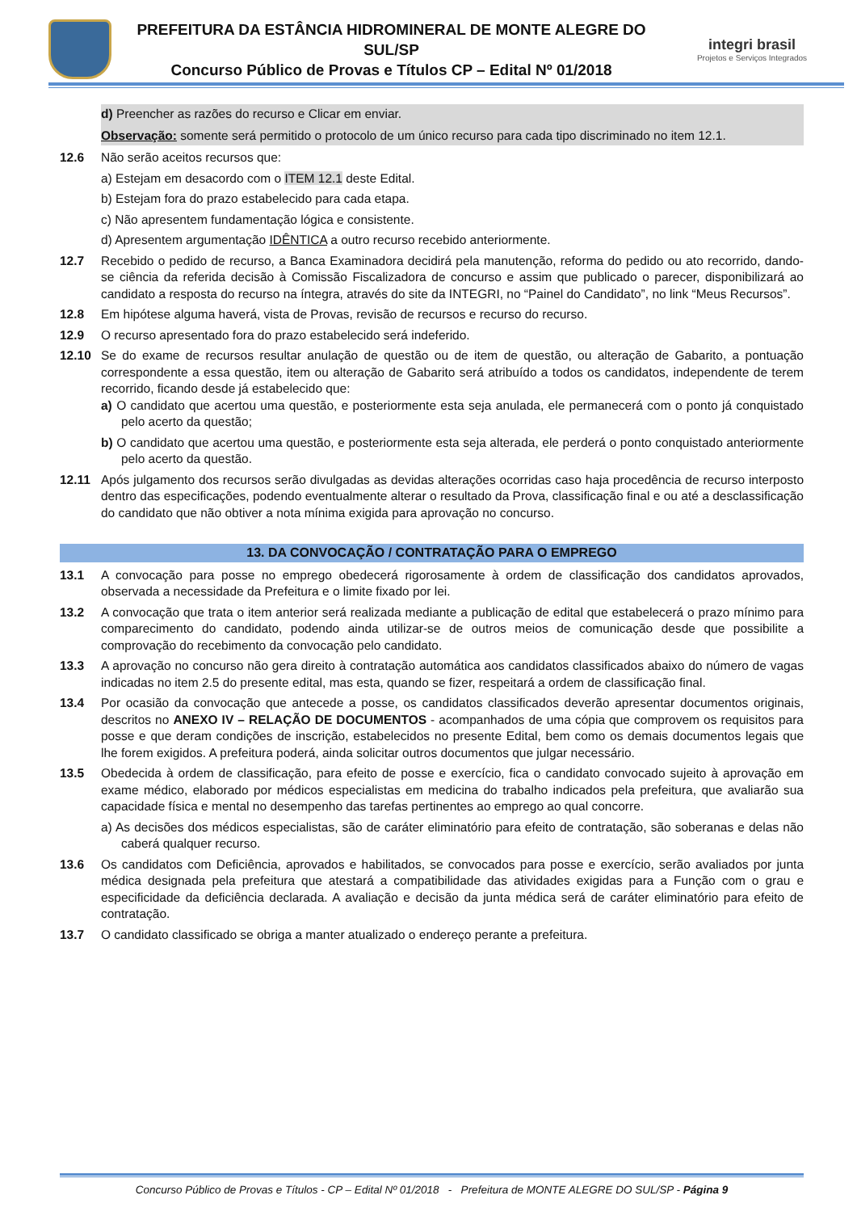PREFEITURA DA ESTÂNCIA HIDROMINERAL DE MONTE ALEGRE DO SUL/SP
Concurso Público de Provas e Títulos CP – Edital Nº 01/2018
integri brasil
Projetos e Serviços Integrados
d) Preencher as razões do recurso e Clicar em enviar.
Observação: somente será permitido o protocolo de um único recurso para cada tipo discriminado no item 12.1.
12.6 Não serão aceitos recursos que:
a) Estejam em desacordo com o ITEM 12.1 deste Edital.
b) Estejam fora do prazo estabelecido para cada etapa.
c) Não apresentem fundamentação lógica e consistente.
d) Apresentem argumentação IDÊNTICA a outro recurso recebido anteriormente.
12.7 Recebido o pedido de recurso, a Banca Examinadora decidirá pela manutenção, reforma do pedido ou ato recorrido, dando-se ciência da referida decisão à Comissão Fiscalizadora de concurso e assim que publicado o parecer, disponibilizará ao candidato a resposta do recurso na íntegra, através do site da INTEGRI, no “Painel do Candidato”, no link “Meus Recursos”.
12.8 Em hipótese alguma haverá, vista de Provas, revisão de recursos e recurso do recurso.
12.9 O recurso apresentado fora do prazo estabelecido será indeferido.
12.10 Se do exame de recursos resultar anulação de questão ou de item de questão, ou alteração de Gabarito, a pontuação correspondente a essa questão, item ou alteração de Gabarito será atribuído a todos os candidatos, independente de terem recorrido, ficando desde já estabelecido que:
a) O candidato que acertou uma questão, e posteriormente esta seja anulada, ele permanecerá com o ponto já conquistado pelo acerto da questão;
b) O candidato que acertou uma questão, e posteriormente esta seja alterada, ele perderá o ponto conquistado anteriormente pelo acerto da questão.
12.11 Após julgamento dos recursos serão divulgadas as devidas alterações ocorridas caso haja procedência de recurso interposto dentro das especificações, podendo eventualmente alterar o resultado da Prova, classificação final e ou até a desclassificação do candidato que não obtiver a nota mínima exigida para aprovação no concurso.
13. DA CONVOCAÇÃO / CONTRATAÇÃO PARA O EMPREGO
13.1 A convocação para posse no emprego obedecerá rigorosamente à ordem de classificação dos candidatos aprovados, observada a necessidade da Prefeitura e o limite fixado por lei.
13.2 A convocação que trata o item anterior será realizada mediante a publicação de edital que estabelecerá o prazo mínimo para comparecimento do candidato, podendo ainda utilizar-se de outros meios de comunicação desde que possibilite a comprovação do recebimento da convocação pelo candidato.
13.3 A aprovação no concurso não gera direito à contratação automática aos candidatos classificados abaixo do número de vagas indicadas no item 2.5 do presente edital, mas esta, quando se fizer, respeitará a ordem de classificação final.
13.4 Por ocasião da convocação que antecede a posse, os candidatos classificados deverão apresentar documentos originais, descritos no ANEXO IV – RELAÇÃO DE DOCUMENTOS - acompanhados de uma cópia que comprovem os requisitos para posse e que deram condições de inscrição, estabelecidos no presente Edital, bem como os demais documentos legais que lhe forem exigidos. A prefeitura poderá, ainda solicitar outros documentos que julgar necessário.
13.5 Obedecida à ordem de classificação, para efeito de posse e exercício, fica o candidato convocado sujeito à aprovação em exame médico, elaborado por médicos especialistas em medicina do trabalho indicados pela prefeitura, que avaliarão sua capacidade física e mental no desempenho das tarefas pertinentes ao emprego ao qual concorre.
a) As decisões dos médicos especialistas, são de caráter eliminatório para efeito de contratação, são soberanas e delas não caberá qualquer recurso.
13.6 Os candidatos com Deficiência, aprovados e habilitados, se convocados para posse e exercício, serão avaliados por junta médica designada pela prefeitura que atestará a compatibilidade das atividades exigidas para a Função com o grau e especificidade da deficiência declarada. A avaliação e decisão da junta médica será de caráter eliminatório para efeito de contratação.
13.7 O candidato classificado se obriga a manter atualizado o endereço perante a prefeitura.
Concurso Público de Provas e Títulos - CP – Edital Nº 01/2018 - Prefeitura de MONTE ALEGRE DO SUL/SP - Página 9